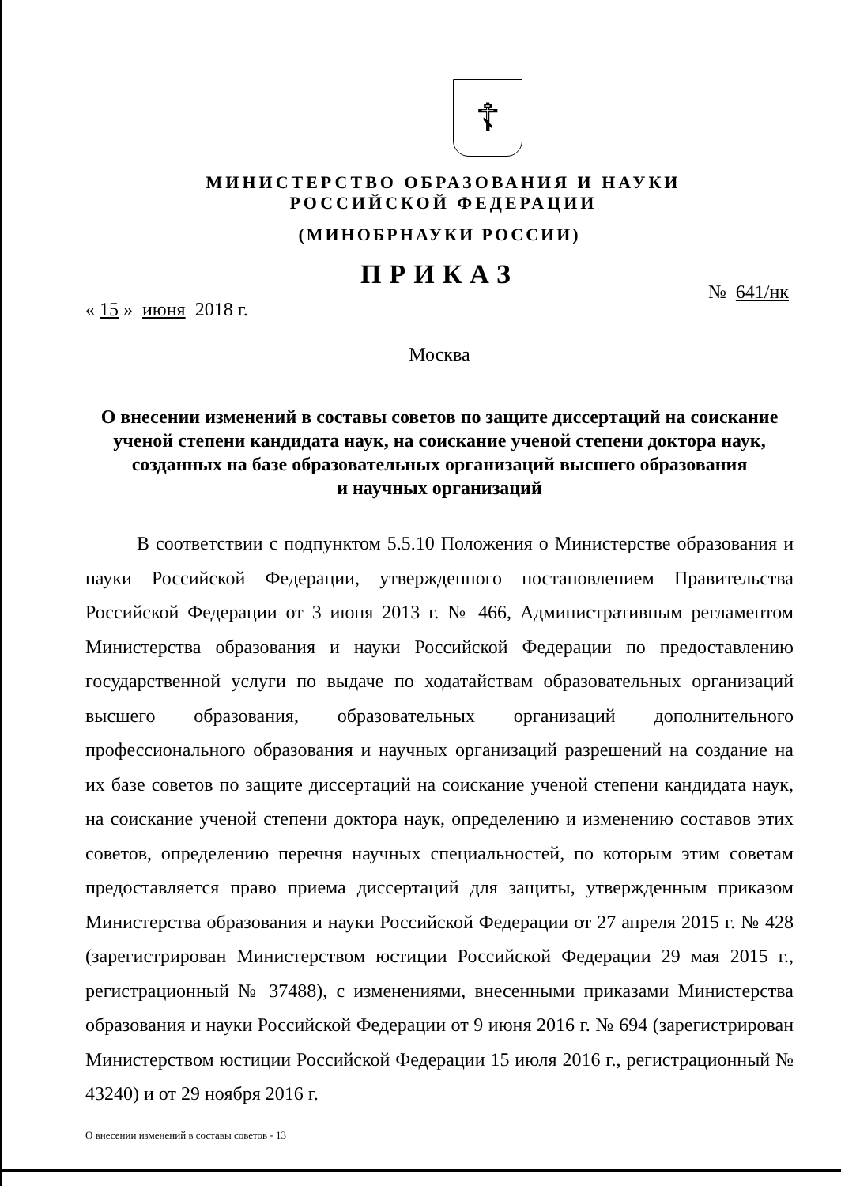☦
МИНИСТЕРСТВО ОБРАЗОВАНИЯ И НАУКИ
РОССИЙСКОЙ ФЕДЕРАЦИИ
(МИНОБРНАУКИ РОССИИ)
ПРИКАЗ
« 15 » июня 2018 г. № 641/нк
Москва
О внесении изменений в составы советов по защите диссертаций на соискание ученой степени кандидата наук, на соискание ученой степени доктора наук, созданных на базе образовательных организаций высшего образования
и научных организаций
В соответствии с подпунктом 5.5.10 Положения о Министерстве образования и науки Российской Федерации, утвержденного постановлением Правительства Российской Федерации от 3 июня 2013 г. № 466, Административным регламентом Министерства образования и науки Российской Федерации по предоставлению государственной услуги по выдаче по ходатайствам образовательных организаций высшего образования, образовательных организаций дополнительного профессионального образования и научных организаций разрешений на создание на их базе советов по защите диссертаций на соискание ученой степени кандидата наук, на соискание ученой степени доктора наук, определению и изменению составов этих советов, определению перечня научных специальностей, по которым этим советам предоставляется право приема диссертаций для защиты, утвержденным приказом Министерства образования и науки Российской Федерации от 27 апреля 2015 г. № 428 (зарегистрирован Министерством юстиции Российской Федерации 29 мая 2015 г., регистрационный № 37488), с изменениями, внесенными приказами Министерства образования и науки Российской Федерации от 9 июня 2016 г. № 694 (зарегистрирован Министерством юстиции Российской Федерации 15 июля 2016 г., регистрационный № 43240) и от 29 ноября 2016 г.
О внесении изменений в составы советов - 13